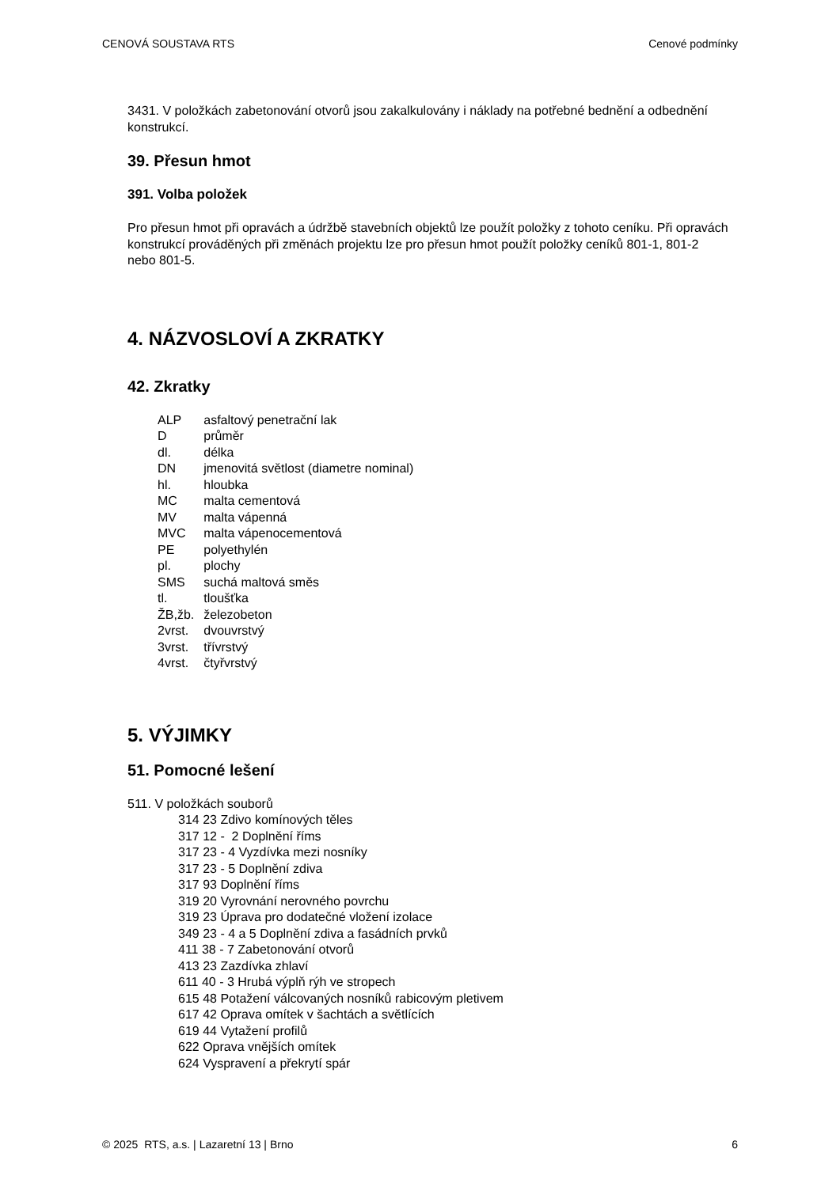CENOVÁ SOUSTAVA RTS Cenové podmínky
3431. V položkách zabetonování otvorů jsou zakalkulovány i náklady na potřebné bednění a odbednění konstrukcí.
39. Přesun hmot
391. Volba položek
Pro přesun hmot při opravách a údržbě stavebních objektů lze použít položky z tohoto ceníku. Při opravách konstrukcí prováděných při změnách projektu lze pro přesun hmot použít položky ceníků 801-1, 801-2 nebo 801-5.
4. NÁZVOSLOVÍ A ZKRATKY
42. Zkratky
| ALP | asfaltový penetrační lak |
| D | průměr |
| dl. | délka |
| DN | jmenovitá světlost (diametre nominal) |
| hl. | hloubka |
| MC | malta cementová |
| MV | malta vápenná |
| MVC | malta vápenocementová |
| PE | polyethylén |
| pl. | plochy |
| SMS | suchá maltová směs |
| tl. | tloušťka |
| ŽB,žb. | železobeton |
| 2vrst. | dvouvrstvý |
| 3vrst. | třívrstvý |
| 4vrst. | čtyřvrstvý |
5. VÝJIMKY
51. Pomocné lešení
511. V položkách souborů
314 23 Zdivo komínových těles
317 12 - 2 Doplnění říms
317 23 - 4 Vyzdívka mezi nosníky
317 23 - 5 Doplnění zdiva
317 93 Doplnění říms
319 20 Vyrovnání nerovného povrchu
319 23 Úprava pro dodatečné vložení izolace
349 23 - 4 a 5 Doplnění zdiva a fasádních prvků
411 38 - 7 Zabetonování otvorů
413 23 Zazdívka zhlaví
611 40 - 3 Hrubá výplň rýh ve stropech
615 48 Potažení válcovaných nosníků rabicovým pletivem
617 42 Oprava omítek v šachtách a světlících
619 44 Vytažení profilů
622 Oprava vnějších omítek
624 Vyspravení a překrytí spár
© 2025 RTS, a.s. | Lazaretní 13 | Brno 6